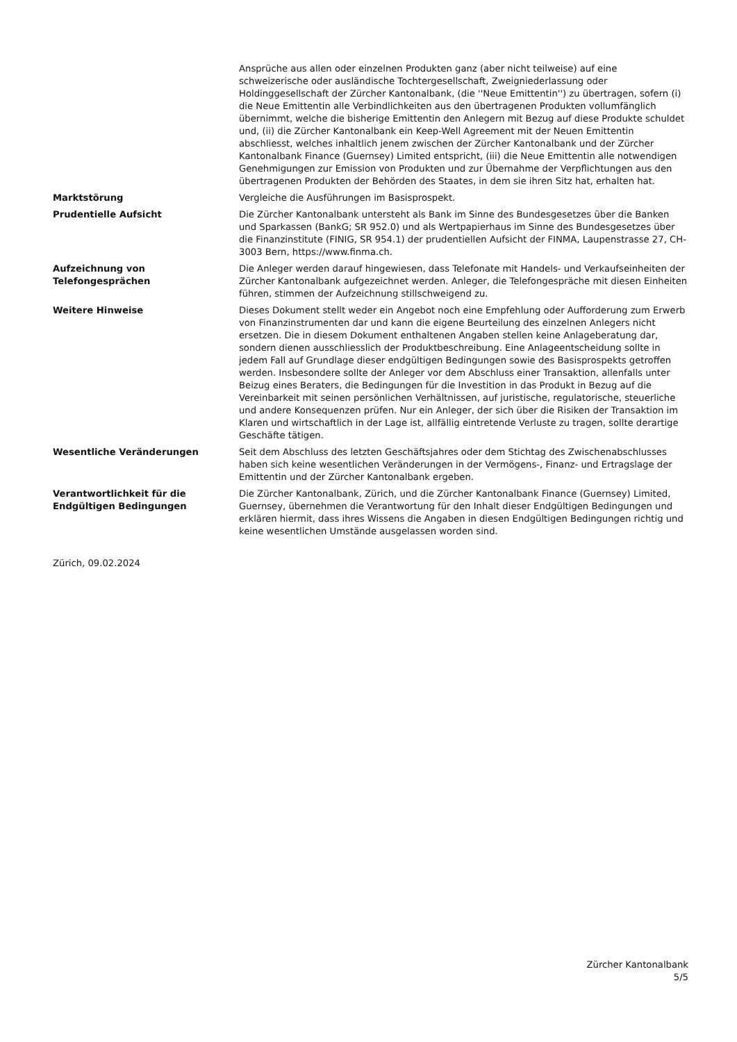Ansprüche aus allen oder einzelnen Produkten ganz (aber nicht teilweise) auf eine schweizerische oder ausländische Tochtergesellschaft, Zweigniederlassung oder Holdinggesellschaft der Zürcher Kantonalbank, (die ''Neue Emittentin'') zu übertragen, sofern (i) die Neue Emittentin alle Verbindlichkeiten aus den übertragenen Produkten vollumfänglich übernimmt, welche die bisherige Emittentin den Anlegern mit Bezug auf diese Produkte schuldet und, (ii) die Zürcher Kantonalbank ein Keep-Well Agreement mit der Neuen Emittentin abschliesst, welches inhaltlich jenem zwischen der Zürcher Kantonalbank und der Zürcher Kantonalbank Finance (Guernsey) Limited entspricht, (iii) die Neue Emittentin alle notwendigen Genehmigungen zur Emission von Produkten und zur Übernahme der Verpflichtungen aus den übertragenen Produkten der Behörden des Staates, in dem sie ihren Sitz hat, erhalten hat.
Marktstörung Vergleiche die Ausführungen im Basisprospekt.
Prudentielle Aufsicht Die Zürcher Kantonalbank untersteht als Bank im Sinne des Bundesgesetzes über die Banken und Sparkassen (BankG; SR 952.0) und als Wertpapierhaus im Sinne des Bundesgesetzes über die Finanzinstitute (FINIG, SR 954.1) der prudentiellen Aufsicht der FINMA, Laupenstrasse 27, CH-3003 Bern, https://www.finma.ch.
Aufzeichnung von
Telefongesprächen
Die Anleger werden darauf hingewiesen, dass Telefonate mit Handels- und Verkaufseinheiten der Zürcher Kantonalbank aufgezeichnet werden. Anleger, die Telefongespräche mit diesen Einheiten führen, stimmen der Aufzeichnung stillschweigend zu.
Weitere Hinweise Dieses Dokument stellt weder ein Angebot noch eine Empfehlung oder Aufforderung zum Erwerb von Finanzinstrumenten dar und kann die eigene Beurteilung des einzelnen Anlegers nicht ersetzen. Die in diesem Dokument enthaltenen Angaben stellen keine Anlageberatung dar, sondern dienen ausschliesslich der Produktbeschreibung. Eine Anlageentscheidung sollte in jedem Fall auf Grundlage dieser endgültigen Bedingungen sowie des Basisprospekts getroffen werden. Insbesondere sollte der Anleger vor dem Abschluss einer Transaktion, allenfalls unter Beizug eines Beraters, die Bedingungen für die Investition in das Produkt in Bezug auf die Vereinbarkeit mit seinen persönlichen Verhältnissen, auf juristische, regulatorische, steuerliche und andere Konsequenzen prüfen. Nur ein Anleger, der sich über die Risiken der Transaktion im Klaren und wirtschaftlich in der Lage ist, allfällig eintretende Verluste zu tragen, sollte derartige Geschäfte tätigen.
Wesentliche Veränderungen Seit dem Abschluss des letzten Geschäftsjahres oder dem Stichtag des Zwischenabschlusses haben sich keine wesentlichen Veränderungen in der Vermögens-, Finanz- und Ertragslage der Emittentin und der Zürcher Kantonalbank ergeben.
Verantwortlichkeit für die
Endgültigen Bedingungen
Die Zürcher Kantonalbank, Zürich, und die Zürcher Kantonalbank Finance (Guernsey) Limited, Guernsey, übernehmen die Verantwortung für den Inhalt dieser Endgültigen Bedingungen und erklären hiermit, dass ihres Wissens die Angaben in diesen Endgültigen Bedingungen richtig und keine wesentlichen Umstände ausgelassen worden sind.
Zürich, 09.02.2024
Zürcher Kantonalbank
5/5